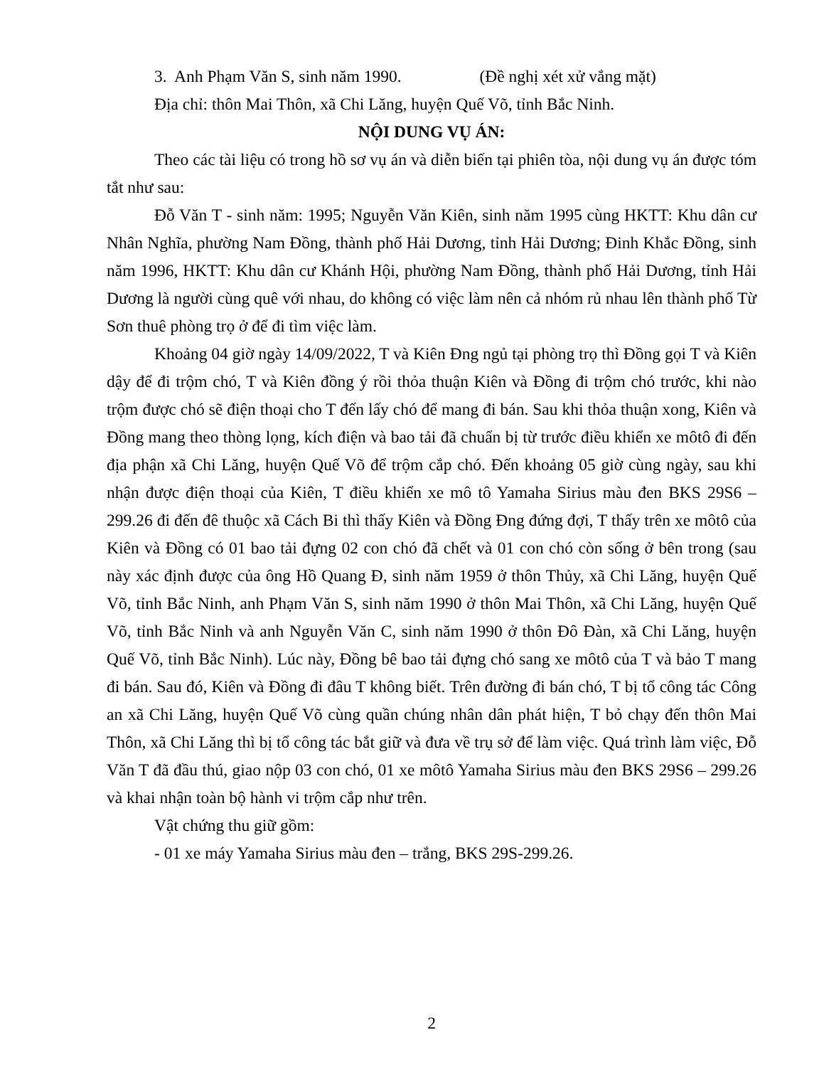3. Anh Phạm Văn S, sinh năm 1990. (Đề nghị xét xử vắng mặt)
Địa chỉ: thôn Mai Thôn, xã Chi Lăng, huyện Quế Võ, tỉnh Bắc Ninh.
NỘI DUNG VỤ ÁN:
Theo các tài liệu có trong hồ sơ vụ án và diễn biến tại phiên tòa, nội dung vụ án được tóm tắt như sau:
Đỗ Văn T - sinh năm: 1995; Nguyễn Văn Kiên, sinh năm 1995 cùng HKTT: Khu dân cư Nhân Nghĩa, phường Nam Đồng, thành phố Hải Dương, tỉnh Hải Dương; Đinh Khắc Đồng, sinh năm 1996, HKTT: Khu dân cư Khánh Hội, phường Nam Đồng, thành phố Hải Dương, tỉnh Hải Dương là người cùng quê với nhau, do không có việc làm nên cả nhóm rủ nhau lên thành phố Từ Sơn thuê phòng trọ ở để đi tìm việc làm.
Khoảng 04 giờ ngày 14/09/2022, T và Kiên Đng ngủ tại phòng trọ thì Đồng gọi T và Kiên dậy để đi trộm chó, T và Kiên đồng ý rồi thỏa thuận Kiên và Đồng đi trộm chó trước, khi nào trộm được chó sẽ điện thoại cho T đến lấy chó để mang đi bán. Sau khi thỏa thuận xong, Kiên và Đồng mang theo thòng lọng, kích điện và bao tải đã chuẩn bị từ trước điều khiển xe môtô đi đến địa phận xã Chi Lăng, huyện Quế Võ để trộm cắp chó. Đến khoảng 05 giờ cùng ngày, sau khi nhận được điện thoại của Kiên, T điều khiển xe mô tô Yamaha Sirius màu đen BKS 29S6 – 299.26 đi đến đê thuộc xã Cách Bi thì thấy Kiên và Đồng Đng đứng đợi, T thấy trên xe môtô của Kiên và Đồng có 01 bao tải đựng 02 con chó đã chết và 01 con chó còn sống ở bên trong (sau này xác định được của ông Hồ Quang Đ, sinh năm 1959 ở thôn Thủy, xã Chi Lăng, huyện Quế Võ, tỉnh Bắc Ninh, anh Phạm Văn S, sinh năm 1990 ở thôn Mai Thôn, xã Chi Lăng, huyện Quế Võ, tỉnh Bắc Ninh và anh Nguyễn Văn C, sinh năm 1990 ở thôn Đô Đàn, xã Chi Lăng, huyện Quế Võ, tỉnh Bắc Ninh). Lúc này, Đồng bê bao tải đựng chó sang xe môtô của T và bảo T mang đi bán. Sau đó, Kiên và Đồng đi đâu T không biết. Trên đường đi bán chó, T bị tổ công tác Công an xã Chi Lăng, huyện Quế Võ cùng quần chúng nhân dân phát hiện, T bỏ chạy đến thôn Mai Thôn, xã Chi Lăng thì bị tổ công tác bắt giữ và đưa về trụ sở để làm việc. Quá trình làm việc, Đỗ Văn T đã đầu thú, giao nộp 03 con chó, 01 xe môtô Yamaha Sirius màu đen BKS 29S6 – 299.26 và khai nhận toàn bộ hành vi trộm cắp như trên.
Vật chứng thu giữ gồm:
- 01 xe máy Yamaha Sirius màu đen – trắng, BKS 29S-299.26.
2